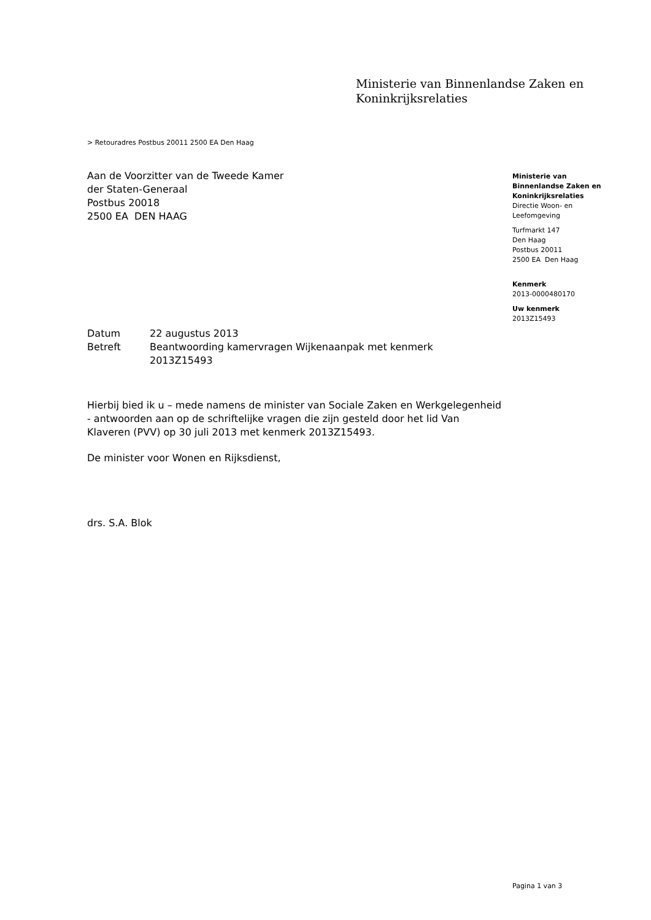Ministerie van Binnenlandse Zaken en
Koninkrijksrelaties
> Retouradres Postbus 20011 2500 EA Den Haag
Aan de Voorzitter van de Tweede Kamer
der Staten-Generaal
Postbus 20018
2500 EA DEN HAAG
Ministerie van
Binnenlandse Zaken en
Koninkrijksrelaties
Directie Woon- en
Leefomgeving
Turfmarkt 147
Den Haag
Postbus 20011
2500 EA Den Haag
Kenmerk
2013-0000480170
Uw kenmerk
2013Z15493
| Datum | 22 augustus 2013 |
| Betreft | Beantwoording kamervragen Wijkenaanpak met kenmerk 2013Z15493 |
Hierbij bied ik u – mede namens de minister van Sociale Zaken en Werkgelegenheid - antwoorden aan op de schriftelijke vragen die zijn gesteld door het lid Van Klaveren (PVV) op 30 juli 2013 met kenmerk 2013Z15493.
De minister voor Wonen en Rijksdienst,
drs. S.A. Blok
Pagina 1 van 3